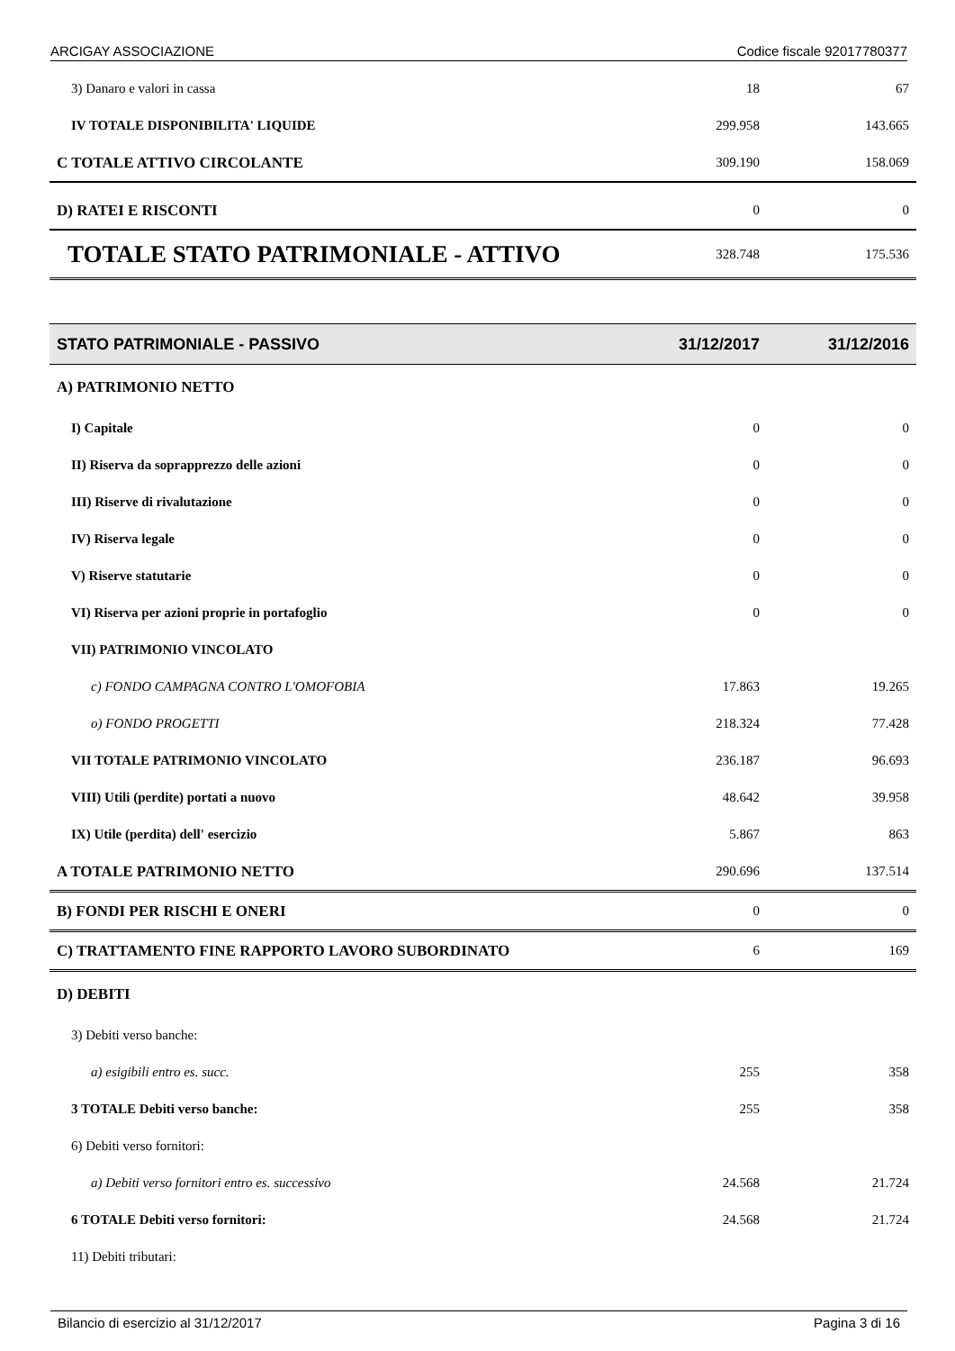ARCIGAY ASSOCIAZIONE Codice fiscale 92017780377
| 3) Danaro e valori in cassa | 18 | 67 |
| IV TOTALE DISPONIBILITA' LIQUIDE | 299.958 | 143.665 |
| C TOTALE ATTIVO CIRCOLANTE | 309.190 | 158.069 |
| D) RATEI E RISCONTI | 0 | 0 |
| TOTALE STATO PATRIMONIALE - ATTIVO | 328.748 | 175.536 |
| STATO PATRIMONIALE - PASSIVO | 31/12/2017 | 31/12/2016 |
| A) PATRIMONIO NETTO | | |
| I) Capitale | 0 | 0 |
| II) Riserva da soprapprezzo delle azioni | 0 | 0 |
| III) Riserve di rivalutazione | 0 | 0 |
| IV) Riserva legale | 0 | 0 |
| V) Riserve statutarie | 0 | 0 |
| VI) Riserva per azioni proprie in portafoglio | 0 | 0 |
| VII) PATRIMONIO VINCOLATO | | |
| c) FONDO CAMPAGNA CONTRO L'OMOFOBIA | 17.863 | 19.265 |
| o) FONDO PROGETTI | 218.324 | 77.428 |
| VII TOTALE PATRIMONIO VINCOLATO | 236.187 | 96.693 |
| VIII) Utili (perdite) portati a nuovo | 48.642 | 39.958 |
| IX) Utile (perdita) dell' esercizio | 5.867 | 863 |
| A TOTALE PATRIMONIO NETTO | 290.696 | 137.514 |
| B) FONDI PER RISCHI E ONERI | 0 | 0 |
| C) TRATTAMENTO FINE RAPPORTO LAVORO SUBORDINATO | 6 | 169 |
| D) DEBITI | | |
| 3) Debiti verso banche: | | |
| a) esigibili entro es. succ. | 255 | 358 |
| 3 TOTALE Debiti verso banche: | 255 | 358 |
| 6) Debiti verso fornitori: | | |
| a) Debiti verso fornitori entro es. successivo | 24.568 | 21.724 |
| 6 TOTALE Debiti verso fornitori: | 24.568 | 21.724 |
| 11) Debiti tributari: | | |
Bilancio di esercizio al 31/12/2017 Pagina 3 di 16